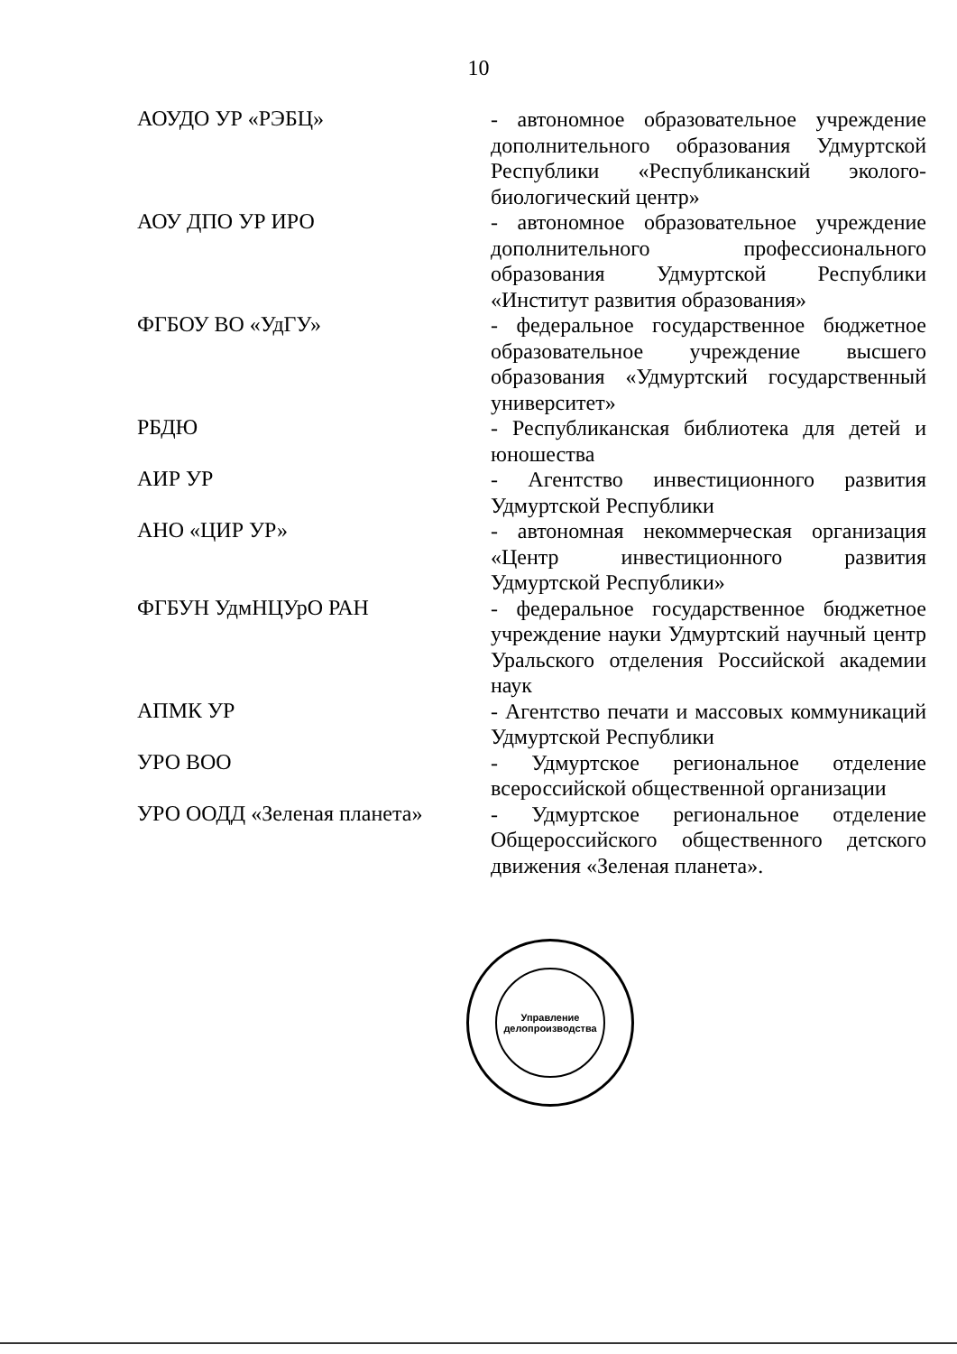10
АОУДО УР «РЭБЦ»
- автономное образовательное учреждение дополнительного образования Удмуртской Республики «Республиканский эколого-биологический центр»
АОУ ДПО УР ИРО
- автономное образовательное учреждение дополнительного профессионального образования Удмуртской Республики «Институт развития образования»
ФГБОУ ВО «УдГУ»
- федеральное государственное бюджетное образовательное учреждение высшего образования «Удмуртский государственный университет»
РБДЮ
- Республиканская библиотека для детей и юношества
АИР УР
- Агентство инвестиционного развития Удмуртской Республики
АНО «ЦИР УР»
- автономная некоммерческая организация «Центр инвестиционного развития Удмуртской Республики»
ФГБУН УдмНЦУрО РАН
- федеральное государственное бюджетное учреждение науки Удмуртский научный центр Уральского отделения Российской академии наук
АПМК УР
- Агентство печати и массовых коммуникаций Удмуртской Республики
УРО ВОО
- Удмуртское региональное отделение всероссийской общественной организации
УРО ООДД «Зеленая планета»
- Удмуртское региональное отделение Общероссийского общественного детского движения «Зеленая планета».
Управление делопроизводства